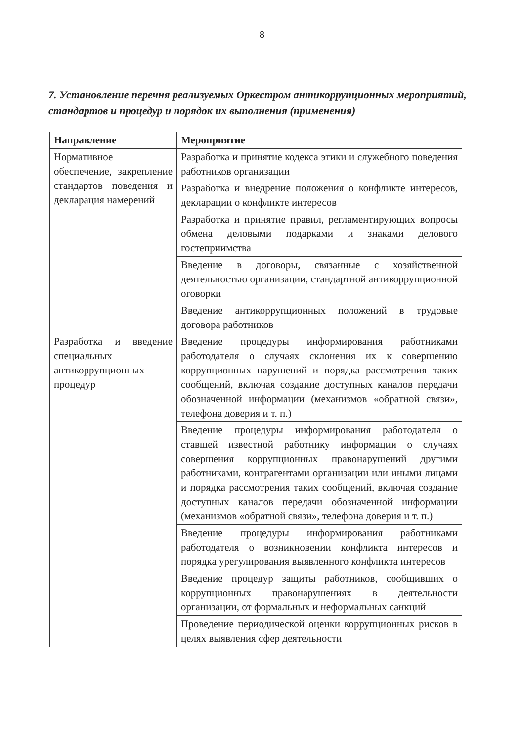8
7. Установление перечня реализуемых Оркестром антикоррупционных мероприятий, стандартов и процедур и порядок их выполнения (применения)
| Направление | Мероприятие |
| --- | --- |
| Нормативное обеспечение, закрепление стандартов поведения и декларация намерений | Разработка и принятие кодекса этики и служебного поведения работников организации |
| | Разработка и внедрение положения о конфликте интересов, декларации о конфликте интересов |
| | Разработка и принятие правил, регламентирующих вопросы обмена деловыми подарками и знаками делового гостеприимства |
| | Введение в договоры, связанные с хозяйственной деятельностью организации, стандартной антикоррупционной оговорки |
| | Введение антикоррупционных положений в трудовые договора работников |
| Разработка и введение специальных антикоррупционных процедур | Введение процедуры информирования работниками работодателя о случаях склонения их к совершению коррупционных нарушений и порядка рассмотрения таких сообщений, включая создание доступных каналов передачи обозначенной информации (механизмов «обратной связи», телефона доверия и т. п.) |
| | Введение процедуры информирования работодателя о ставшей известной работнику информации о случаях совершения коррупционных правонарушений другими работниками, контрагентами организации или иными лицами и порядка рассмотрения таких сообщений, включая создание доступных каналов передачи обозначенной информации (механизмов «обратной связи», телефона доверия и т. п.) |
| | Введение процедуры информирования работниками работодателя о возникновении конфликта интересов и порядка урегулирования выявленного конфликта интересов |
| | Введение процедур защиты работников, сообщивших о коррупционных правонарушениях в деятельности организации, от формальных и неформальных санкций |
| | Проведение периодической оценки коррупционных рисков в целях выявления сфер деятельности |